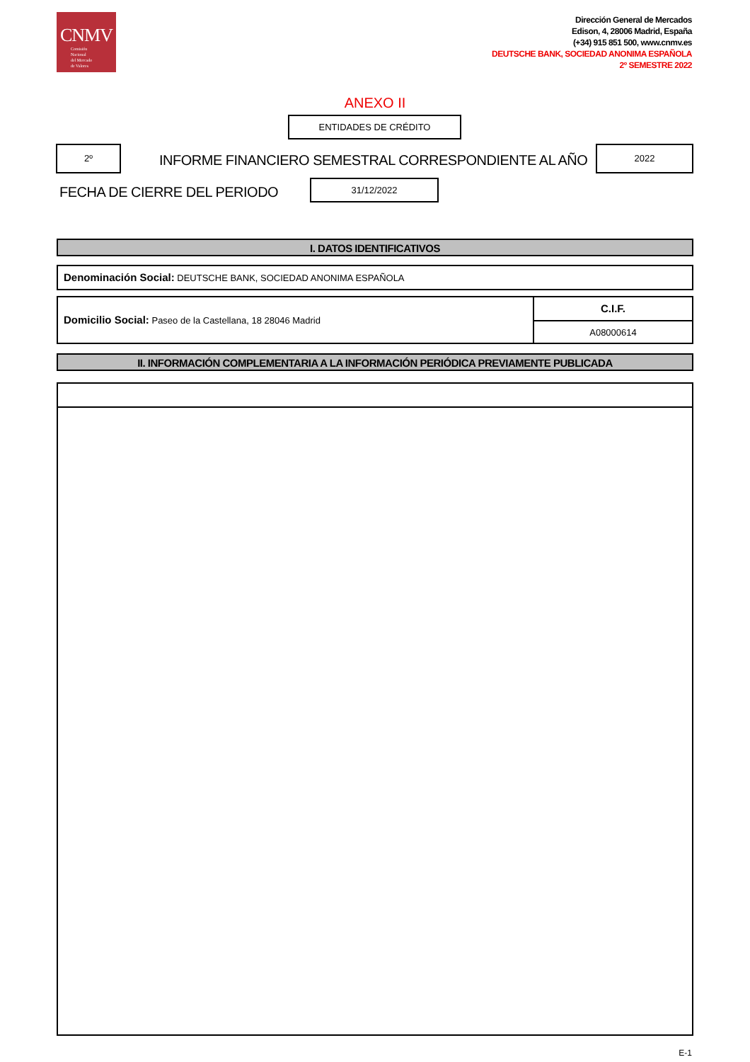CNMV
Comisión
Nacional
del Mercado
de Valores
Dirección General de Mercados
Edison, 4, 28006 Madrid, España
(+34) 915 851 500, www.cnmv.es
DEUTSCHE BANK, SOCIEDAD ANONIMA ESPAÑOLA
2º SEMESTRE 2022
ANEXO II
ENTIDADES DE CRÉDITO
2º
INFORME FINANCIERO SEMESTRAL CORRESPONDIENTE AL AÑO
2022
FECHA DE CIERRE DEL PERIODO
31/12/2022
I. DATOS IDENTIFICATIVOS
Denominación Social: DEUTSCHE BANK, SOCIEDAD ANONIMA ESPAÑOLA
Domicilio Social: Paseo de la Castellana, 18 28046 Madrid
C.I.F.
A08000614
II. INFORMACIÓN COMPLEMENTARIA A LA INFORMACIÓN PERIÓDICA PREVIAMENTE PUBLICADA
E-1